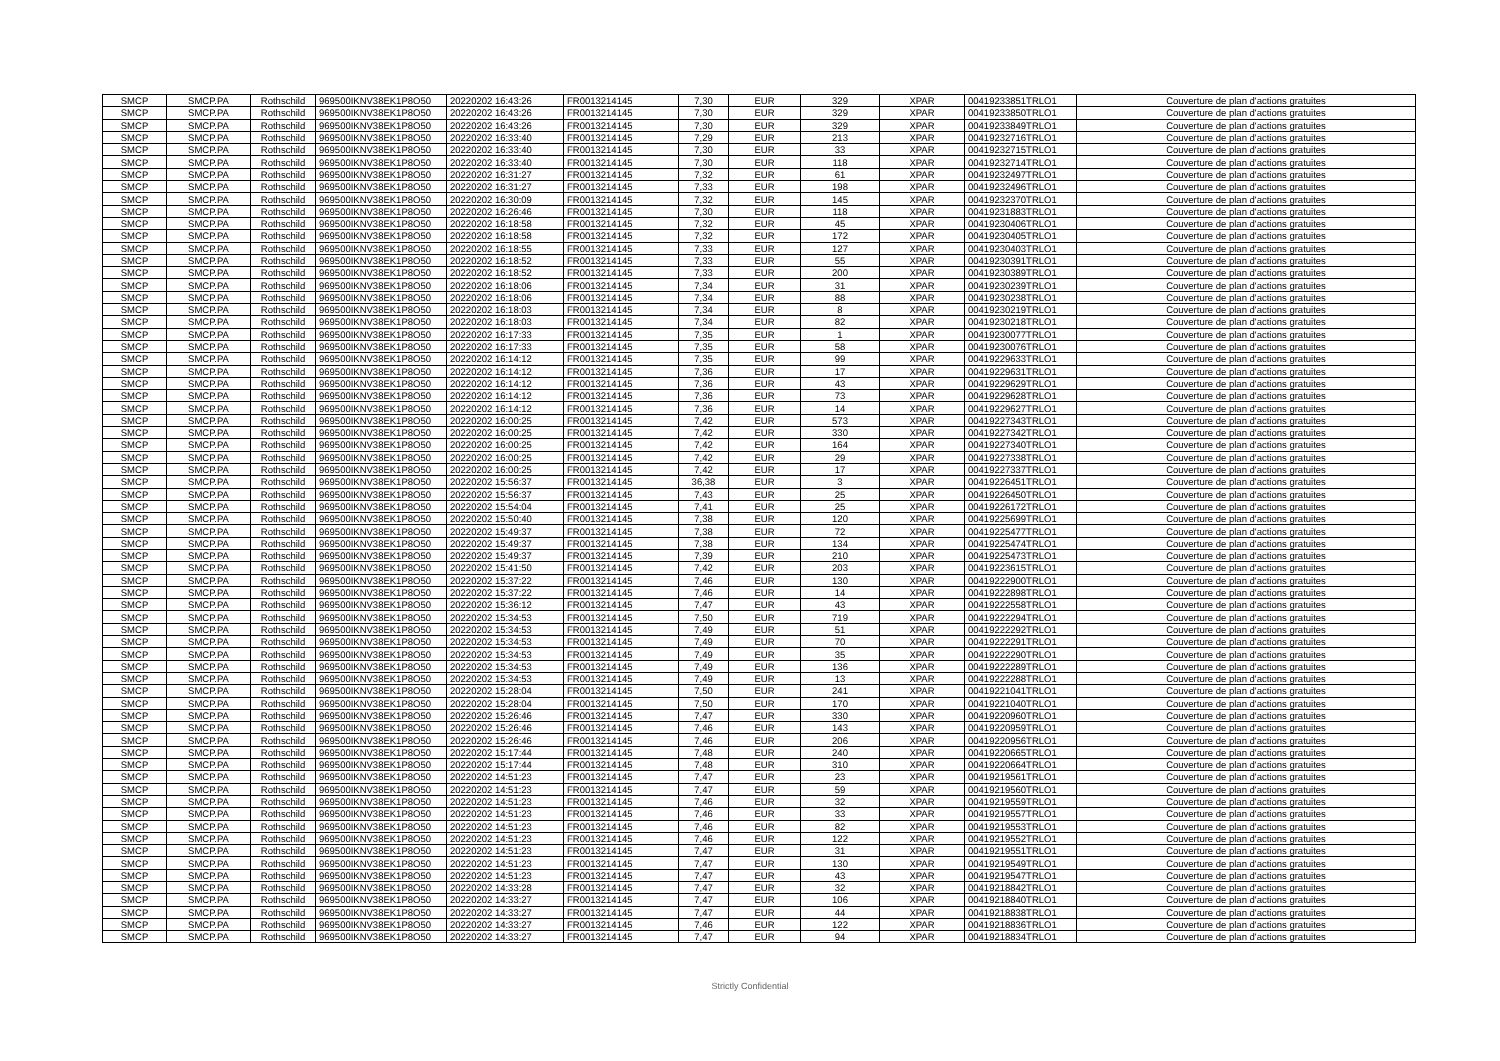| SMCP | SMCP.PA | Rothschild | 969500IKNV38EK1P8O50 | 20220202 16:43:26 | FR0013214145 | 7,30 | EUR | 329 | XPAR | 00419233851TRLO1 | Couverture de plan d'actions gratuites |
| SMCP | SMCP.PA | Rothschild | 969500IKNV38EK1P8O50 | 20220202 16:43:26 | FR0013214145 | 7,30 | EUR | 329 | XPAR | 00419233850TRLO1 | Couverture de plan d'actions gratuites |
| SMCP | SMCP.PA | Rothschild | 969500IKNV38EK1P8O50 | 20220202 16:43:26 | FR0013214145 | 7,30 | EUR | 329 | XPAR | 00419233849TRLO1 | Couverture de plan d'actions gratuites |
| SMCP | SMCP.PA | Rothschild | 969500IKNV38EK1P8O50 | 20220202 16:33:40 | FR0013214145 | 7,29 | EUR | 213 | XPAR | 00419232716TRLO1 | Couverture de plan d'actions gratuites |
| SMCP | SMCP.PA | Rothschild | 969500IKNV38EK1P8O50 | 20220202 16:33:40 | FR0013214145 | 7,30 | EUR | 33 | XPAR | 00419232715TRLO1 | Couverture de plan d'actions gratuites |
| SMCP | SMCP.PA | Rothschild | 969500IKNV38EK1P8O50 | 20220202 16:33:40 | FR0013214145 | 7,30 | EUR | 118 | XPAR | 00419232714TRLO1 | Couverture de plan d'actions gratuites |
| SMCP | SMCP.PA | Rothschild | 969500IKNV38EK1P8O50 | 20220202 16:31:27 | FR0013214145 | 7,32 | EUR | 61 | XPAR | 00419232497TRLO1 | Couverture de plan d'actions gratuites |
| SMCP | SMCP.PA | Rothschild | 969500IKNV38EK1P8O50 | 20220202 16:31:27 | FR0013214145 | 7,33 | EUR | 198 | XPAR | 00419232496TRLO1 | Couverture de plan d'actions gratuites |
| SMCP | SMCP.PA | Rothschild | 969500IKNV38EK1P8O50 | 20220202 16:30:09 | FR0013214145 | 7,32 | EUR | 145 | XPAR | 00419232370TRLO1 | Couverture de plan d'actions gratuites |
| SMCP | SMCP.PA | Rothschild | 969500IKNV38EK1P8O50 | 20220202 16:26:46 | FR0013214145 | 7,30 | EUR | 118 | XPAR | 00419231883TRLO1 | Couverture de plan d'actions gratuites |
| SMCP | SMCP.PA | Rothschild | 969500IKNV38EK1P8O50 | 20220202 16:18:58 | FR0013214145 | 7,32 | EUR | 45 | XPAR | 00419230406TRLO1 | Couverture de plan d'actions gratuites |
| SMCP | SMCP.PA | Rothschild | 969500IKNV38EK1P8O50 | 20220202 16:18:58 | FR0013214145 | 7,32 | EUR | 172 | XPAR | 00419230405TRLO1 | Couverture de plan d'actions gratuites |
| SMCP | SMCP.PA | Rothschild | 969500IKNV38EK1P8O50 | 20220202 16:18:55 | FR0013214145 | 7,33 | EUR | 127 | XPAR | 00419230403TRLO1 | Couverture de plan d'actions gratuites |
| SMCP | SMCP.PA | Rothschild | 969500IKNV38EK1P8O50 | 20220202 16:18:52 | FR0013214145 | 7,33 | EUR | 55 | XPAR | 00419230391TRLO1 | Couverture de plan d'actions gratuites |
| SMCP | SMCP.PA | Rothschild | 969500IKNV38EK1P8O50 | 20220202 16:18:52 | FR0013214145 | 7,33 | EUR | 200 | XPAR | 00419230389TRLO1 | Couverture de plan d'actions gratuites |
| SMCP | SMCP.PA | Rothschild | 969500IKNV38EK1P8O50 | 20220202 16:18:06 | FR0013214145 | 7,34 | EUR | 31 | XPAR | 00419230239TRLO1 | Couverture de plan d'actions gratuites |
| SMCP | SMCP.PA | Rothschild | 969500IKNV38EK1P8O50 | 20220202 16:18:06 | FR0013214145 | 7,34 | EUR | 88 | XPAR | 00419230238TRLO1 | Couverture de plan d'actions gratuites |
| SMCP | SMCP.PA | Rothschild | 969500IKNV38EK1P8O50 | 20220202 16:18:03 | FR0013214145 | 7,34 | EUR | 8 | XPAR | 00419230219TRLO1 | Couverture de plan d'actions gratuites |
| SMCP | SMCP.PA | Rothschild | 969500IKNV38EK1P8O50 | 20220202 16:18:03 | FR0013214145 | 7,34 | EUR | 82 | XPAR | 00419230218TRLO1 | Couverture de plan d'actions gratuites |
| SMCP | SMCP.PA | Rothschild | 969500IKNV38EK1P8O50 | 20220202 16:17:33 | FR0013214145 | 7,35 | EUR | 1 | XPAR | 00419230077TRLO1 | Couverture de plan d'actions gratuites |
| SMCP | SMCP.PA | Rothschild | 969500IKNV38EK1P8O50 | 20220202 16:17:33 | FR0013214145 | 7,35 | EUR | 58 | XPAR | 00419230076TRLO1 | Couverture de plan d'actions gratuites |
| SMCP | SMCP.PA | Rothschild | 969500IKNV38EK1P8O50 | 20220202 16:14:12 | FR0013214145 | 7,35 | EUR | 99 | XPAR | 00419229633TRLO1 | Couverture de plan d'actions gratuites |
| SMCP | SMCP.PA | Rothschild | 969500IKNV38EK1P8O50 | 20220202 16:14:12 | FR0013214145 | 7,36 | EUR | 17 | XPAR | 00419229631TRLO1 | Couverture de plan d'actions gratuites |
| SMCP | SMCP.PA | Rothschild | 969500IKNV38EK1P8O50 | 20220202 16:14:12 | FR0013214145 | 7,36 | EUR | 43 | XPAR | 00419229629TRLO1 | Couverture de plan d'actions gratuites |
| SMCP | SMCP.PA | Rothschild | 969500IKNV38EK1P8O50 | 20220202 16:14:12 | FR0013214145 | 7,36 | EUR | 73 | XPAR | 00419229628TRLO1 | Couverture de plan d'actions gratuites |
| SMCP | SMCP.PA | Rothschild | 969500IKNV38EK1P8O50 | 20220202 16:14:12 | FR0013214145 | 7,36 | EUR | 14 | XPAR | 00419229627TRLO1 | Couverture de plan d'actions gratuites |
| SMCP | SMCP.PA | Rothschild | 969500IKNV38EK1P8O50 | 20220202 16:00:25 | FR0013214145 | 7,42 | EUR | 573 | XPAR | 00419227343TRLO1 | Couverture de plan d'actions gratuites |
| SMCP | SMCP.PA | Rothschild | 969500IKNV38EK1P8O50 | 20220202 16:00:25 | FR0013214145 | 7,42 | EUR | 330 | XPAR | 00419227342TRLO1 | Couverture de plan d'actions gratuites |
| SMCP | SMCP.PA | Rothschild | 969500IKNV38EK1P8O50 | 20220202 16:00:25 | FR0013214145 | 7,42 | EUR | 164 | XPAR | 00419227340TRLO1 | Couverture de plan d'actions gratuites |
| SMCP | SMCP.PA | Rothschild | 969500IKNV38EK1P8O50 | 20220202 16:00:25 | FR0013214145 | 7,42 | EUR | 29 | XPAR | 00419227338TRLO1 | Couverture de plan d'actions gratuites |
| SMCP | SMCP.PA | Rothschild | 969500IKNV38EK1P8O50 | 20220202 16:00:25 | FR0013214145 | 7,42 | EUR | 17 | XPAR | 00419227337TRLO1 | Couverture de plan d'actions gratuites |
| SMCP | SMCP.PA | Rothschild | 969500IKNV38EK1P8O50 | 20220202 15:56:37 | FR0013214145 | 36,38 | EUR | 3 | XPAR | 00419226451TRLO1 | Couverture de plan d'actions gratuites |
| SMCP | SMCP.PA | Rothschild | 969500IKNV38EK1P8O50 | 20220202 15:56:37 | FR0013214145 | 7,43 | EUR | 25 | XPAR | 00419226450TRLO1 | Couverture de plan d'actions gratuites |
| SMCP | SMCP.PA | Rothschild | 969500IKNV38EK1P8O50 | 20220202 15:54:04 | FR0013214145 | 7,41 | EUR | 25 | XPAR | 00419226172TRLO1 | Couverture de plan d'actions gratuites |
| SMCP | SMCP.PA | Rothschild | 969500IKNV38EK1P8O50 | 20220202 15:50:40 | FR0013214145 | 7,38 | EUR | 120 | XPAR | 00419225699TRLO1 | Couverture de plan d'actions gratuites |
| SMCP | SMCP.PA | Rothschild | 969500IKNV38EK1P8O50 | 20220202 15:49:37 | FR0013214145 | 7,38 | EUR | 72 | XPAR | 00419225477TRLO1 | Couverture de plan d'actions gratuites |
| SMCP | SMCP.PA | Rothschild | 969500IKNV38EK1P8O50 | 20220202 15:49:37 | FR0013214145 | 7,38 | EUR | 134 | XPAR | 00419225474TRLO1 | Couverture de plan d'actions gratuites |
| SMCP | SMCP.PA | Rothschild | 969500IKNV38EK1P8O50 | 20220202 15:49:37 | FR0013214145 | 7,39 | EUR | 210 | XPAR | 00419225473TRLO1 | Couverture de plan d'actions gratuites |
| SMCP | SMCP.PA | Rothschild | 969500IKNV38EK1P8O50 | 20220202 15:41:50 | FR0013214145 | 7,42 | EUR | 203 | XPAR | 00419223615TRLO1 | Couverture de plan d'actions gratuites |
| SMCP | SMCP.PA | Rothschild | 969500IKNV38EK1P8O50 | 20220202 15:37:22 | FR0013214145 | 7,46 | EUR | 130 | XPAR | 00419222900TRLO1 | Couverture de plan d'actions gratuites |
| SMCP | SMCP.PA | Rothschild | 969500IKNV38EK1P8O50 | 20220202 15:37:22 | FR0013214145 | 7,46 | EUR | 14 | XPAR | 00419222898TRLO1 | Couverture de plan d'actions gratuites |
| SMCP | SMCP.PA | Rothschild | 969500IKNV38EK1P8O50 | 20220202 15:36:12 | FR0013214145 | 7,47 | EUR | 43 | XPAR | 00419222558TRLO1 | Couverture de plan d'actions gratuites |
| SMCP | SMCP.PA | Rothschild | 969500IKNV38EK1P8O50 | 20220202 15:34:53 | FR0013214145 | 7,50 | EUR | 719 | XPAR | 00419222294TRLO1 | Couverture de plan d'actions gratuites |
| SMCP | SMCP.PA | Rothschild | 969500IKNV38EK1P8O50 | 20220202 15:34:53 | FR0013214145 | 7,49 | EUR | 51 | XPAR | 00419222292TRLO1 | Couverture de plan d'actions gratuites |
| SMCP | SMCP.PA | Rothschild | 969500IKNV38EK1P8O50 | 20220202 15:34:53 | FR0013214145 | 7,49 | EUR | 70 | XPAR | 00419222291TRLO1 | Couverture de plan d'actions gratuites |
| SMCP | SMCP.PA | Rothschild | 969500IKNV38EK1P8O50 | 20220202 15:34:53 | FR0013214145 | 7,49 | EUR | 35 | XPAR | 00419222290TRLO1 | Couverture de plan d'actions gratuites |
| SMCP | SMCP.PA | Rothschild | 969500IKNV38EK1P8O50 | 20220202 15:34:53 | FR0013214145 | 7,49 | EUR | 136 | XPAR | 00419222289TRLO1 | Couverture de plan d'actions gratuites |
| SMCP | SMCP.PA | Rothschild | 969500IKNV38EK1P8O50 | 20220202 15:34:53 | FR0013214145 | 7,49 | EUR | 13 | XPAR | 00419222288TRLO1 | Couverture de plan d'actions gratuites |
| SMCP | SMCP.PA | Rothschild | 969500IKNV38EK1P8O50 | 20220202 15:28:04 | FR0013214145 | 7,50 | EUR | 241 | XPAR | 00419221041TRLO1 | Couverture de plan d'actions gratuites |
| SMCP | SMCP.PA | Rothschild | 969500IKNV38EK1P8O50 | 20220202 15:28:04 | FR0013214145 | 7,50 | EUR | 170 | XPAR | 00419221040TRLO1 | Couverture de plan d'actions gratuites |
| SMCP | SMCP.PA | Rothschild | 969500IKNV38EK1P8O50 | 20220202 15:26:46 | FR0013214145 | 7,47 | EUR | 330 | XPAR | 00419220960TRLO1 | Couverture de plan d'actions gratuites |
| SMCP | SMCP.PA | Rothschild | 969500IKNV38EK1P8O50 | 20220202 15:26:46 | FR0013214145 | 7,46 | EUR | 143 | XPAR | 00419220959TRLO1 | Couverture de plan d'actions gratuites |
| SMCP | SMCP.PA | Rothschild | 969500IKNV38EK1P8O50 | 20220202 15:26:46 | FR0013214145 | 7,46 | EUR | 206 | XPAR | 00419220956TRLO1 | Couverture de plan d'actions gratuites |
| SMCP | SMCP.PA | Rothschild | 969500IKNV38EK1P8O50 | 20220202 15:17:44 | FR0013214145 | 7,48 | EUR | 240 | XPAR | 00419220665TRLO1 | Couverture de plan d'actions gratuites |
| SMCP | SMCP.PA | Rothschild | 969500IKNV38EK1P8O50 | 20220202 15:17:44 | FR0013214145 | 7,48 | EUR | 310 | XPAR | 00419220664TRLO1 | Couverture de plan d'actions gratuites |
| SMCP | SMCP.PA | Rothschild | 969500IKNV38EK1P8O50 | 20220202 14:51:23 | FR0013214145 | 7,47 | EUR | 23 | XPAR | 00419219561TRLO1 | Couverture de plan d'actions gratuites |
| SMCP | SMCP.PA | Rothschild | 969500IKNV38EK1P8O50 | 20220202 14:51:23 | FR0013214145 | 7,47 | EUR | 59 | XPAR | 00419219560TRLO1 | Couverture de plan d'actions gratuites |
| SMCP | SMCP.PA | Rothschild | 969500IKNV38EK1P8O50 | 20220202 14:51:23 | FR0013214145 | 7,46 | EUR | 32 | XPAR | 00419219559TRLO1 | Couverture de plan d'actions gratuites |
| SMCP | SMCP.PA | Rothschild | 969500IKNV38EK1P8O50 | 20220202 14:51:23 | FR0013214145 | 7,46 | EUR | 33 | XPAR | 00419219557TRLO1 | Couverture de plan d'actions gratuites |
| SMCP | SMCP.PA | Rothschild | 969500IKNV38EK1P8O50 | 20220202 14:51:23 | FR0013214145 | 7,46 | EUR | 82 | XPAR | 00419219553TRLO1 | Couverture de plan d'actions gratuites |
| SMCP | SMCP.PA | Rothschild | 969500IKNV38EK1P8O50 | 20220202 14:51:23 | FR0013214145 | 7,46 | EUR | 122 | XPAR | 00419219552TRLO1 | Couverture de plan d'actions gratuites |
| SMCP | SMCP.PA | Rothschild | 969500IKNV38EK1P8O50 | 20220202 14:51:23 | FR0013214145 | 7,47 | EUR | 31 | XPAR | 00419219551TRLO1 | Couverture de plan d'actions gratuites |
| SMCP | SMCP.PA | Rothschild | 969500IKNV38EK1P8O50 | 20220202 14:51:23 | FR0013214145 | 7,47 | EUR | 130 | XPAR | 00419219549TRLO1 | Couverture de plan d'actions gratuites |
| SMCP | SMCP.PA | Rothschild | 969500IKNV38EK1P8O50 | 20220202 14:51:23 | FR0013214145 | 7,47 | EUR | 43 | XPAR | 00419219547TRLO1 | Couverture de plan d'actions gratuites |
| SMCP | SMCP.PA | Rothschild | 969500IKNV38EK1P8O50 | 20220202 14:33:28 | FR0013214145 | 7,47 | EUR | 32 | XPAR | 00419218842TRLO1 | Couverture de plan d'actions gratuites |
| SMCP | SMCP.PA | Rothschild | 969500IKNV38EK1P8O50 | 20220202 14:33:27 | FR0013214145 | 7,47 | EUR | 106 | XPAR | 00419218840TRLO1 | Couverture de plan d'actions gratuites |
| SMCP | SMCP.PA | Rothschild | 969500IKNV38EK1P8O50 | 20220202 14:33:27 | FR0013214145 | 7,47 | EUR | 44 | XPAR | 00419218838TRLO1 | Couverture de plan d'actions gratuites |
| SMCP | SMCP.PA | Rothschild | 969500IKNV38EK1P8O50 | 20220202 14:33:27 | FR0013214145 | 7,46 | EUR | 122 | XPAR | 00419218836TRLO1 | Couverture de plan d'actions gratuites |
| SMCP | SMCP.PA | Rothschild | 969500IKNV38EK1P8O50 | 20220202 14:33:27 | FR0013214145 | 7,47 | EUR | 94 | XPAR | 00419218834TRLO1 | Couverture de plan d'actions gratuites |
Strictly Confidential